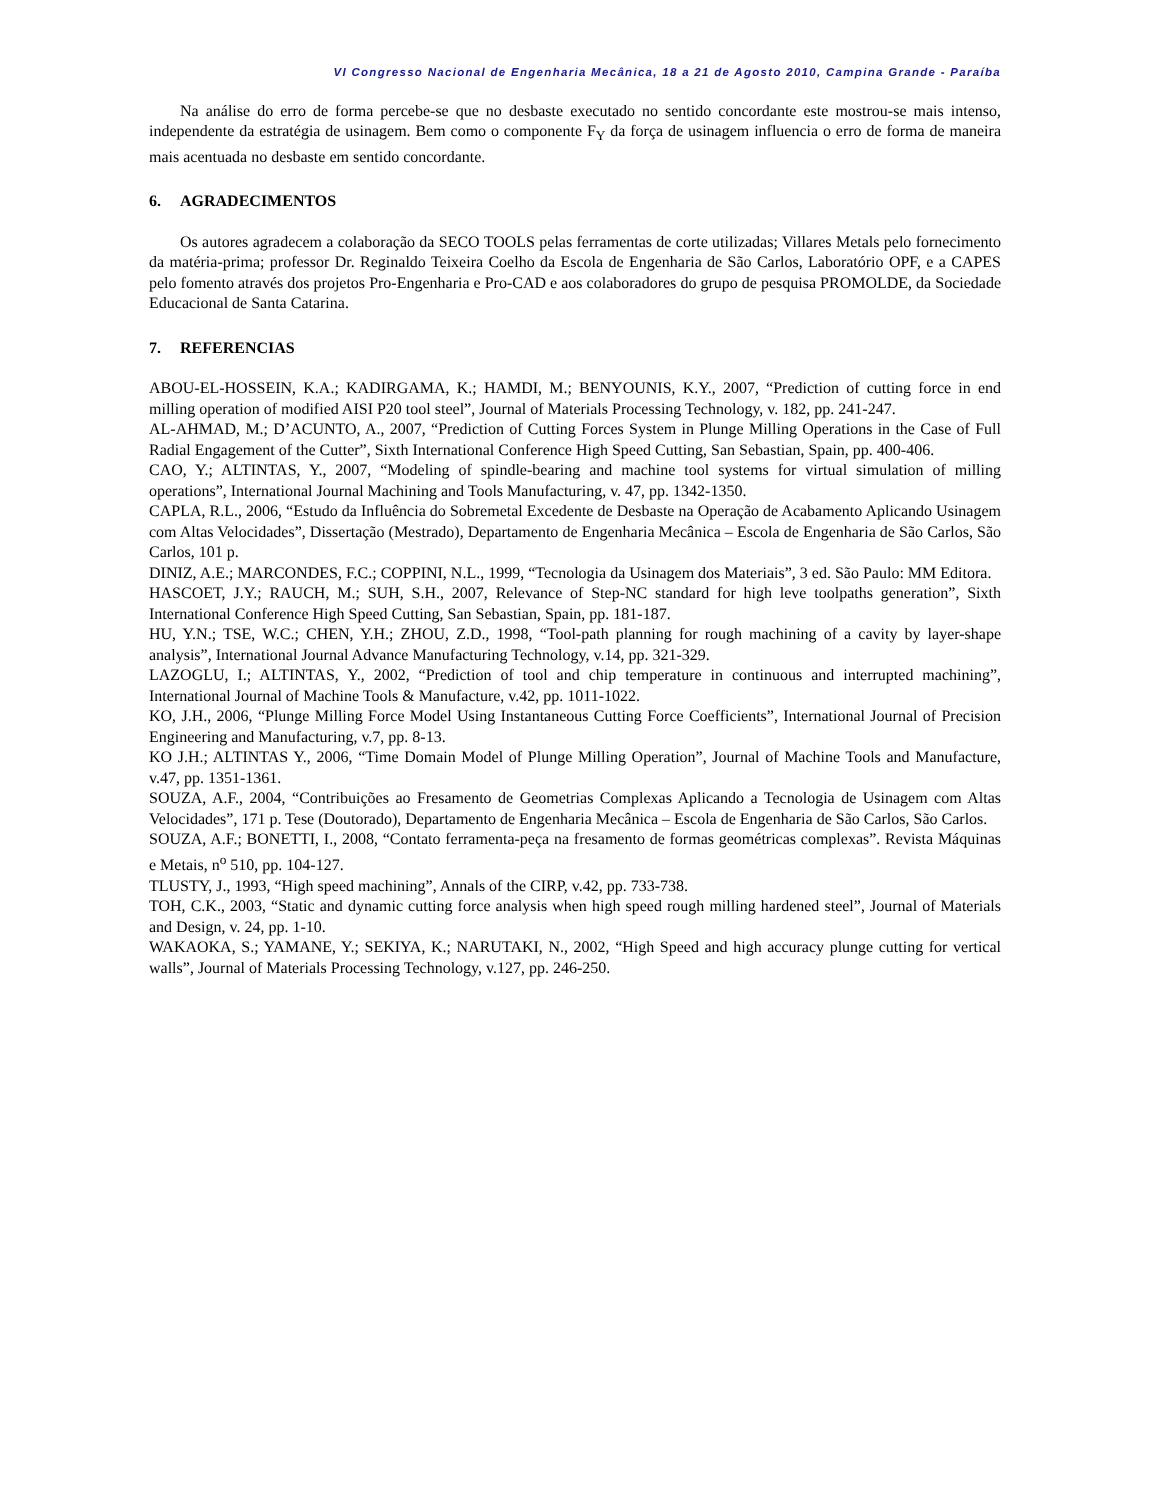VI Congresso Nacional de Engenharia Mecânica, 18 a 21 de Agosto 2010, Campina Grande - Paraíba
Na análise do erro de forma percebe-se que no desbaste executado no sentido concordante este mostrou-se mais intenso, independente da estratégia de usinagem. Bem como o componente F<sub>Y</sub> da força de usinagem influencia o erro de forma de maneira mais acentuada no desbaste em sentido concordante.
6. AGRADECIMENTOS
Os autores agradecem a colaboração da SECO TOOLS pelas ferramentas de corte utilizadas; Villares Metals pelo fornecimento da matéria-prima; professor Dr. Reginaldo Teixeira Coelho da Escola de Engenharia de São Carlos, Laboratório OPF, e a CAPES pelo fomento através dos projetos Pro-Engenharia e Pro-CAD e aos colaboradores do grupo de pesquisa PROMOLDE, da Sociedade Educacional de Santa Catarina.
7. REFERENCIAS
ABOU-EL-HOSSEIN, K.A.; KADIRGAMA, K.; HAMDI, M.; BENYOUNIS, K.Y., 2007, “Prediction of cutting force in end milling operation of modified AISI P20 tool steel”, Journal of Materials Processing Technology, v. 182, pp. 241-247.
AL-AHMAD, M.; D’ACUNTO, A., 2007, “Prediction of Cutting Forces System in Plunge Milling Operations in the Case of Full Radial Engagement of the Cutter”, Sixth International Conference High Speed Cutting, San Sebastian, Spain, pp. 400-406.
CAO, Y.; ALTINTAS, Y., 2007, “Modeling of spindle-bearing and machine tool systems for virtual simulation of milling operations”, International Journal Machining and Tools Manufacturing, v. 47, pp. 1342-1350.
CAPLA, R.L., 2006, “Estudo da Influência do Sobremetal Excedente de Desbaste na Operação de Acabamento Aplicando Usinagem com Altas Velocidades”, Dissertação (Mestrado), Departamento de Engenharia Mecânica – Escola de Engenharia de São Carlos, São Carlos, 101 p.
DINIZ, A.E.; MARCONDES, F.C.; COPPINI, N.L., 1999, “Tecnologia da Usinagem dos Materiais”, 3 ed. São Paulo: MM Editora.
HASCOET, J.Y.; RAUCH, M.; SUH, S.H., 2007, Relevance of Step-NC standard for high leve toolpaths generation”, Sixth International Conference High Speed Cutting, San Sebastian, Spain, pp. 181-187.
HU, Y.N.; TSE, W.C.; CHEN, Y.H.; ZHOU, Z.D., 1998, “Tool-path planning for rough machining of a cavity by layer-shape analysis”, International Journal Advance Manufacturing Technology, v.14, pp. 321-329.
LAZOGLU, I.; ALTINTAS, Y., 2002, “Prediction of tool and chip temperature in continuous and interrupted machining”, International Journal of Machine Tools & Manufacture, v.42, pp. 1011-1022.
KO, J.H., 2006, “Plunge Milling Force Model Using Instantaneous Cutting Force Coefficients”, International Journal of Precision Engineering and Manufacturing, v.7, pp. 8-13.
KO J.H.; ALTINTAS Y., 2006, “Time Domain Model of Plunge Milling Operation”, Journal of Machine Tools and Manufacture, v.47, pp. 1351-1361.
SOUZA, A.F., 2004, “Contribuições ao Fresamento de Geometrias Complexas Aplicando a Tecnologia de Usinagem com Altas Velocidades”, 171 p. Tese (Doutorado), Departamento de Engenharia Mecânica – Escola de Engenharia de São Carlos, São Carlos.
SOUZA, A.F.; BONETTI, I., 2008, “Contato ferramenta-peça na fresamento de formas geométricas complexas”. Revista Máquinas e Metais, n<sup>o</sup> 510, pp. 104-127.
TLUSTY, J., 1993, “High speed machining”, Annals of the CIRP, v.42, pp. 733-738.
TOH, C.K., 2003, “Static and dynamic cutting force analysis when high speed rough milling hardened steel”, Journal of Materials and Design, v. 24, pp. 1-10.
WAKAOKA, S.; YAMANE, Y.; SEKIYA, K.; NARUTAKI, N., 2002, “High Speed and high accuracy plunge cutting for vertical walls”, Journal of Materials Processing Technology, v.127, pp. 246-250.